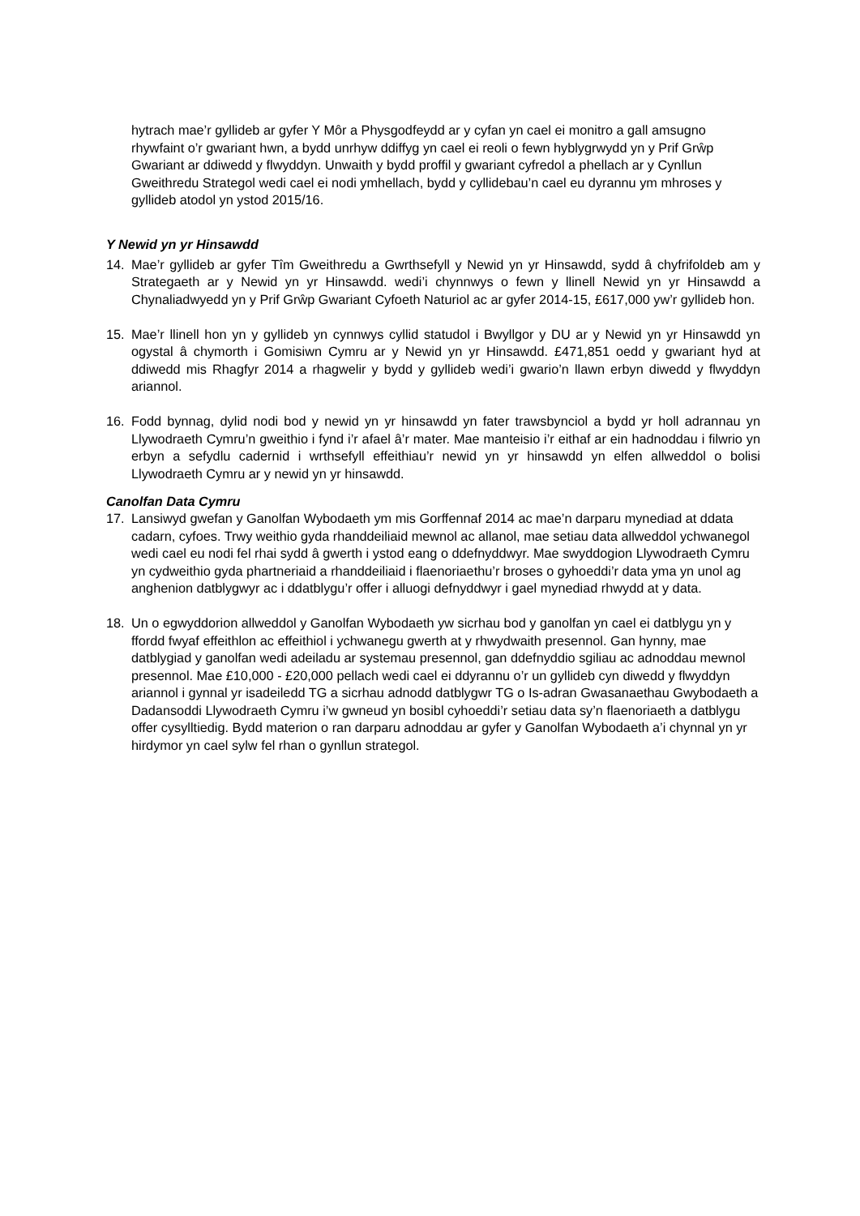hytrach mae’r gyllideb ar gyfer Y Môr a Physgodfeydd ar y cyfan yn cael ei monitro a gall amsugno rhywfaint o’r gwariant hwn, a bydd unrhyw ddiffyg yn cael ei reoli o fewn hyblygrwydd yn y Prif Grŵp Gwariant ar ddiwedd y flwyddyn. Unwaith y bydd proffil y gwariant cyfredol a phellach ar y Cynllun Gweithredu Strategol wedi cael ei nodi ymhellach, bydd y cyllidebau’n cael eu dyrannu ym mhroses y gyllideb atodol yn ystod 2015/16.
Y Newid yn yr Hinsawdd
14. Mae’r gyllideb ar gyfer Tîm Gweithredu a Gwrthsefyll y Newid yn yr Hinsawdd, sydd â chyfrifoldeb am y Strategaeth ar y Newid yn yr Hinsawdd. wedi’i chynnwys o fewn y llinell Newid yn yr Hinsawdd a Chynaliadwyedd yn y Prif Grŵp Gwariant Cyfoeth Naturiol ac ar gyfer 2014-15, £617,000 yw’r gyllideb hon.
15. Mae’r llinell hon yn y gyllideb yn cynnwys cyllid statudol i Bwyllgor y DU ar y Newid yn yr Hinsawdd yn ogystal â chymorth i Gomisiwn Cymru ar y Newid yn yr Hinsawdd. £471,851 oedd y gwariant hyd at ddiwedd mis Rhagfyr 2014 a rhagwelir y bydd y gyllideb wedi’i gwario’n llawn erbyn diwedd y flwyddyn ariannol.
16. Fodd bynnag, dylid nodi bod y newid yn yr hinsawdd yn fater trawsbynciol a bydd yr holl adrannau yn Llywodraeth Cymru’n gweithio i fynd i’r afael â’r mater. Mae manteisio i’r eithaf ar ein hadnoddau i filwrio yn erbyn a sefydlu cadernid i wrthsefyll effeithiau’r newid yn yr hinsawdd yn elfen allweddol o bolisi Llywodraeth Cymru ar y newid yn yr hinsawdd.
Canolfan Data Cymru
17. Lansiwyd gwefan y Ganolfan Wybodaeth ym mis Gorffennaf 2014 ac mae’n darparu mynediad at ddata cadarn, cyfoes. Trwy weithio gyda rhanddeiliaid mewnol ac allanol, mae setiau data allweddol ychwanegol wedi cael eu nodi fel rhai sydd â gwerth i ystod eang o ddefnyddwyr. Mae swyddogion Llywodraeth Cymru yn cydweithio gyda phartneriaid a rhanddeiliaid i flaenoriaethu’r broses o gyhoeddi’r data yma yn unol ag anghenion datblygwyr ac i ddatblygu’r offer i alluogi defnyddwyr i gael mynediad rhwydd at y data.
18. Un o egwyddorion allweddol y Ganolfan Wybodaeth yw sicrhau bod y ganolfan yn cael ei datblygu yn y ffordd fwyaf effeithlon ac effeithiol i ychwanegu gwerth at y rhwydwaith presennol. Gan hynny, mae datblygiad y ganolfan wedi adeiladu ar systemau presennol, gan ddefnyddio sgiliau ac adnoddau mewnol presennol. Mae £10,000 - £20,000 pellach wedi cael ei ddyrannu o’r un gyllideb cyn diwedd y flwyddyn ariannol i gynnal yr isadeiledd TG a sicrhau adnodd datblygwr TG o Is-adran Gwasanaethau Gwybodaeth a Dadansoddi Llywodraeth Cymru i’w gwneud yn bosibl cyhoeddi’r setiau data sy’n flaenoriaeth a datblygu offer cysylltiedig. Bydd materion o ran darparu adnoddau ar gyfer y Ganolfan Wybodaeth a’i chynnal yn yr hirdymor yn cael sylw fel rhan o gynllun strategol.